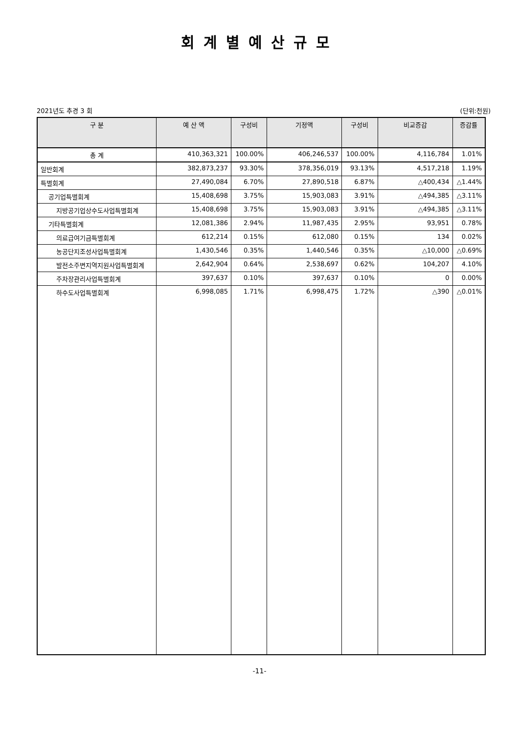회계별예산규모
2021년도 추경 3 회 (단위:천원)
| 구 분 | 예 산 액 | 구성비 | 기정액 | 구성비 | 비교증감 | 증감률 |
| --- | --- | --- | --- | --- | --- | --- |
| 총 계 | 410,363,321 | 100.00% | 406,246,537 | 100.00% | 4,116,784 | 1.01% |
| 일반회계 | 382,873,237 | 93.30% | 378,356,019 | 93.13% | 4,517,218 | 1.19% |
| 특별회계 | 27,490,084 | 6.70% | 27,890,518 | 6.87% | △400,434 | △1.44% |
| 공기업특별회계 | 15,408,698 | 3.75% | 15,903,083 | 3.91% | △494,385 | △3.11% |
| 지방공기업상수도사업특별회계 | 15,408,698 | 3.75% | 15,903,083 | 3.91% | △494,385 | △3.11% |
| 기타특별회계 | 12,081,386 | 2.94% | 11,987,435 | 2.95% | 93,951 | 0.78% |
| 의료급여기금특별회계 | 612,214 | 0.15% | 612,080 | 0.15% | 134 | 0.02% |
| 농공단지조성사업특별회계 | 1,430,546 | 0.35% | 1,440,546 | 0.35% | △10,000 | △0.69% |
| 발전소주변지역지원사업특별회계 | 2,642,904 | 0.64% | 2,538,697 | 0.62% | 104,207 | 4.10% |
| 주차장관리사업특별회계 | 397,637 | 0.10% | 397,637 | 0.10% | 0 | 0.00% |
| 하수도사업특별회계 | 6,998,085 | 1.71% | 6,998,475 | 1.72% | △390 | △0.01% |
-11-